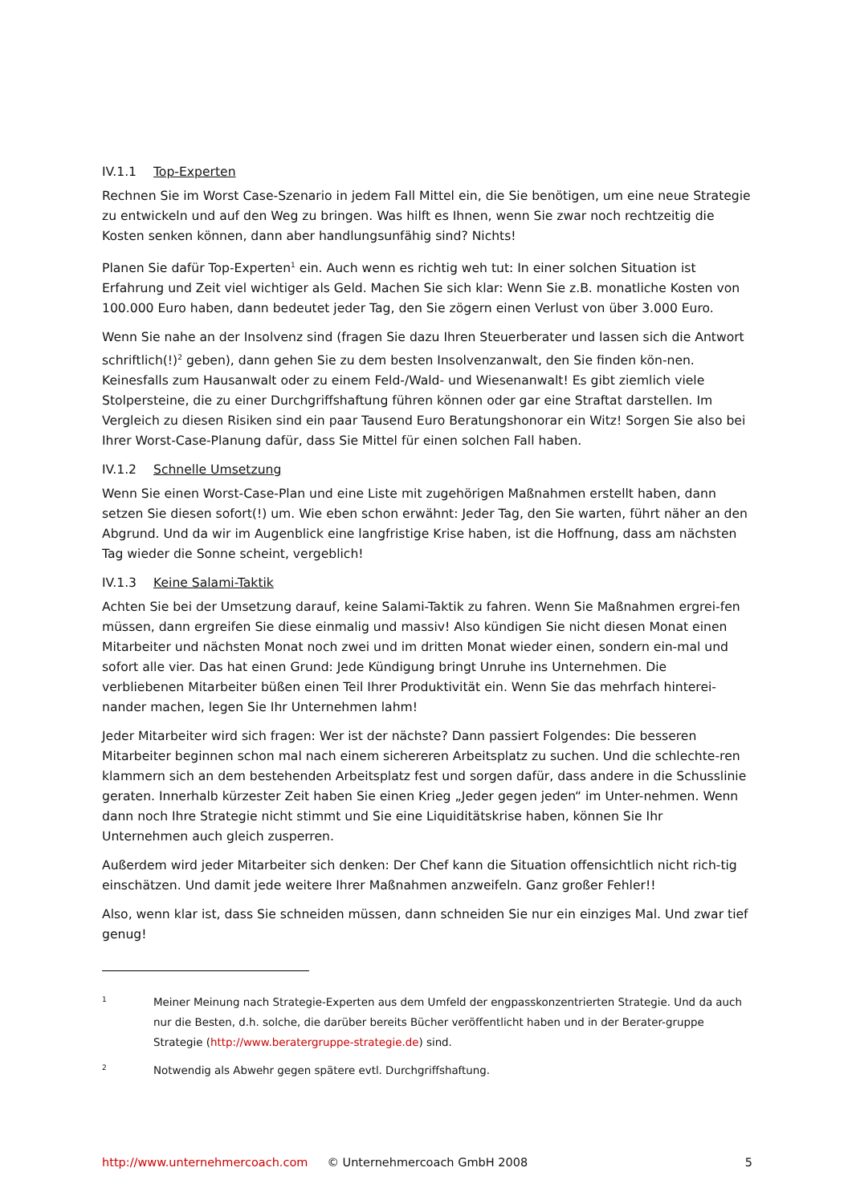IV.1.1 Top-Experten
Rechnen Sie im Worst Case-Szenario in jedem Fall Mittel ein, die Sie benötigen, um eine neue Strategie zu entwickeln und auf den Weg zu bringen. Was hilft es Ihnen, wenn Sie zwar noch rechtzeitig die Kosten senken können, dann aber handlungsunfähig sind? Nichts!
Planen Sie dafür Top-Experten<sup>1</sup> ein. Auch wenn es richtig weh tut: In einer solchen Situation ist Erfahrung und Zeit viel wichtiger als Geld. Machen Sie sich klar: Wenn Sie z.B. monatliche Kosten von 100.000 Euro haben, dann bedeutet jeder Tag, den Sie zögern einen Verlust von über 3.000 Euro.
Wenn Sie nahe an der Insolvenz sind (fragen Sie dazu Ihren Steuerberater und lassen sich die Antwort schriftlich(!)<sup>2</sup> geben), dann gehen Sie zu dem besten Insolvenzanwalt, den Sie finden kön-nen. Keinesfalls zum Hausanwalt oder zu einem Feld-/Wald- und Wiesenanwalt! Es gibt ziemlich viele Stolpersteine, die zu einer Durchgriffshaftung führen können oder gar eine Straftat darstellen. Im Vergleich zu diesen Risiken sind ein paar Tausend Euro Beratungshonorar ein Witz! Sorgen Sie also bei Ihrer Worst-Case-Planung dafür, dass Sie Mittel für einen solchen Fall haben.
IV.1.2 Schnelle Umsetzung
Wenn Sie einen Worst-Case-Plan und eine Liste mit zugehörigen Maßnahmen erstellt haben, dann setzen Sie diesen sofort(!) um. Wie eben schon erwähnt: Jeder Tag, den Sie warten, führt näher an den Abgrund. Und da wir im Augenblick eine langfristige Krise haben, ist die Hoffnung, dass am nächsten Tag wieder die Sonne scheint, vergeblich!
IV.1.3 Keine Salami-Taktik
Achten Sie bei der Umsetzung darauf, keine Salami-Taktik zu fahren. Wenn Sie Maßnahmen ergrei-fen müssen, dann ergreifen Sie diese einmalig und massiv! Also kündigen Sie nicht diesen Monat einen Mitarbeiter und nächsten Monat noch zwei und im dritten Monat wieder einen, sondern ein-mal und sofort alle vier. Das hat einen Grund: Jede Kündigung bringt Unruhe ins Unternehmen. Die verbliebenen Mitarbeiter büßen einen Teil Ihrer Produktivität ein. Wenn Sie das mehrfach hinterei-nander machen, legen Sie Ihr Unternehmen lahm!
Jeder Mitarbeiter wird sich fragen: Wer ist der nächste? Dann passiert Folgendes: Die besseren Mitarbeiter beginnen schon mal nach einem sichereren Arbeitsplatz zu suchen. Und die schlechte-ren klammern sich an dem bestehenden Arbeitsplatz fest und sorgen dafür, dass andere in die Schusslinie geraten. Innerhalb kürzester Zeit haben Sie einen Krieg „Jeder gegen jeden“ im Unter-nehmen. Wenn dann noch Ihre Strategie nicht stimmt und Sie eine Liquiditätskrise haben, können Sie Ihr Unternehmen auch gleich zusperren.
Außerdem wird jeder Mitarbeiter sich denken: Der Chef kann die Situation offensichtlich nicht rich-tig einschätzen. Und damit jede weitere Ihrer Maßnahmen anzweifeln. Ganz großer Fehler!!
Also, wenn klar ist, dass Sie schneiden müssen, dann schneiden Sie nur ein einziges Mal. Und zwar tief genug!
1 Meiner Meinung nach Strategie-Experten aus dem Umfeld der engpasskonzentrierten Strategie. Und da auch nur die Besten, d.h. solche, die darüber bereits Bücher veröffentlicht haben und in der Berater-gruppe Strategie (http://www.beratergruppe-strategie.de) sind.
2 Notwendig als Abwehr gegen spätere evtl. Durchgriffshaftung.
http://www.unternehmercoach.com © Unternehmercoach GmbH 2008 5